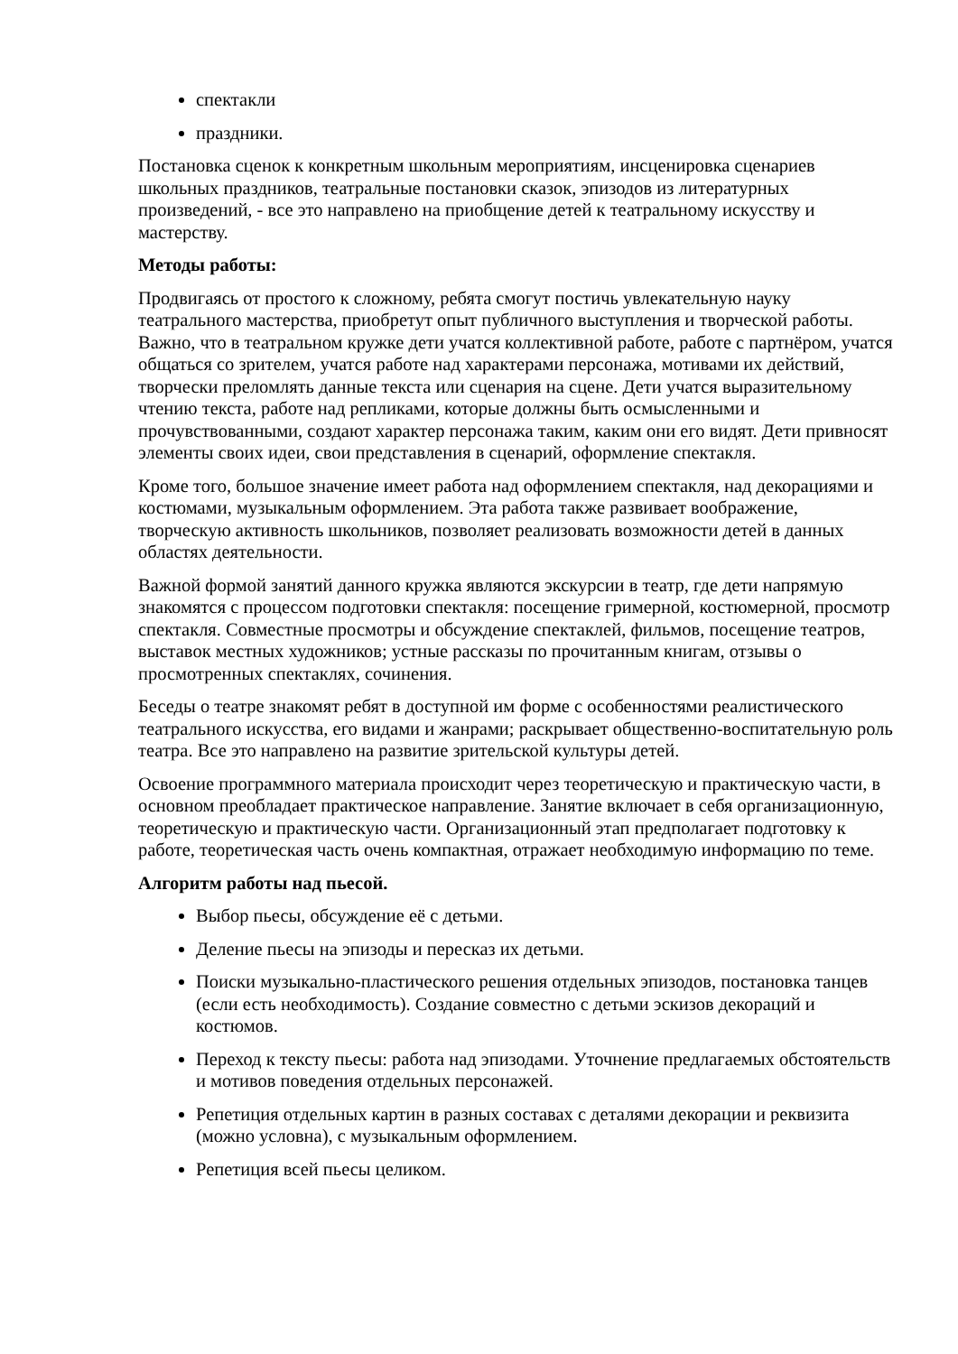спектакли
праздники.
Постановка сценок к конкретным школьным мероприятиям, инсценировка сценариев школьных праздников, театральные постановки сказок, эпизодов из литературных произведений, - все это направлено на приобщение детей к театральному искусству и мастерству.
Методы работы:
Продвигаясь от простого к сложному, ребята смогут постичь увлекательную науку театрального мастерства, приобретут опыт публичного выступления и творческой работы. Важно, что в театральном кружке дети учатся коллективной работе, работе с партнёром, учатся общаться со зрителем, учатся работе над характерами персонажа, мотивами их действий, творчески преломлять данные текста или сценария на сцене. Дети учатся выразительному чтению текста, работе над репликами, которые должны быть осмысленными и прочувствованными, создают характер персонажа таким, каким они его видят. Дети привносят элементы своих идеи, свои представления в сценарий, оформление спектакля.
Кроме того, большое значение имеет работа над оформлением спектакля, над декорациями и костюмами, музыкальным оформлением. Эта работа также развивает воображение, творческую активность школьников, позволяет реализовать возможности детей в данных областях деятельности.
Важной формой занятий данного кружка являются экскурсии в театр, где дети напрямую знакомятся с процессом подготовки спектакля: посещение гримерной, костюмерной, просмотр спектакля. Совместные просмотры и обсуждение спектаклей, фильмов, посещение театров, выставок местных художников; устные рассказы по прочитанным книгам, отзывы о просмотренных спектаклях, сочинения.
Беседы о театре знакомят ребят в доступной им форме с особенностями реалистического театрального искусства, его видами и жанрами; раскрывает общественно-воспитательную роль театра. Все это направлено на развитие зрительской культуры детей.
Освоение программного материала происходит через теоретическую и практическую части, в основном преобладает практическое направление. Занятие включает в себя организационную, теоретическую и практическую части. Организационный этап предполагает подготовку к работе, теоретическая часть очень компактная, отражает необходимую информацию по теме.
Алгоритм работы над пьесой.
Выбор пьесы, обсуждение её с детьми.
Деление пьесы на эпизоды и пересказ их детьми.
Поиски музыкально-пластического решения отдельных эпизодов, постановка танцев (если есть необходимость). Создание совместно с детьми эскизов декораций и костюмов.
Переход к тексту пьесы: работа над эпизодами. Уточнение предлагаемых обстоятельств и мотивов поведения отдельных персонажей.
Репетиция отдельных картин в разных составах с деталями декорации и реквизита (можно условна), с музыкальным оформлением.
Репетиция всей пьесы целиком.